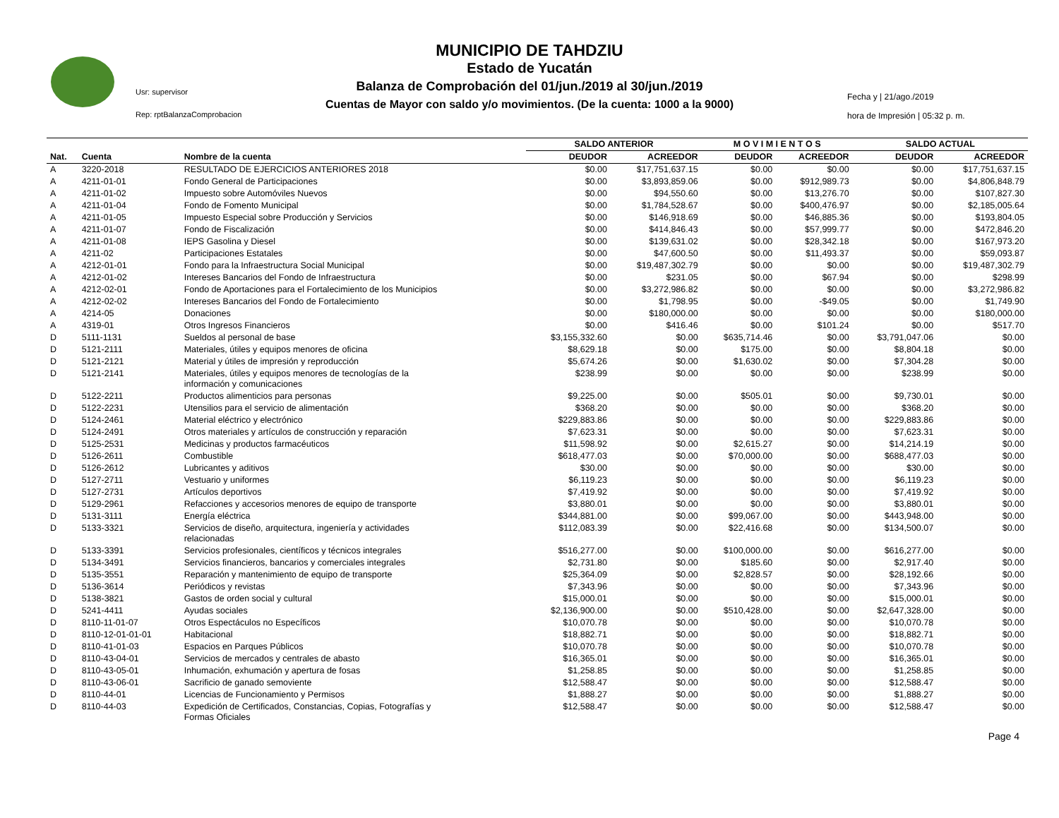Usr: supervisor
Rep: rptBalanzaComprobacion
MUNICIPIO DE TAHDZIU
Estado de Yucatán
Balanza de Comprobación del 01/jun./2019 al 30/jun./2019
Cuentas de Mayor con saldo y/o movimientos. (De la cuenta: 1000 a la 9000)
Fecha y | 21/ago./2019
hora de Impresión | 05:32 p. m.
| | | | SALDO ANTERIOR | | M O V I M I E N T O S | | SALDO ACTUAL | |
| --- | --- | --- | --- | --- | --- | --- | --- | --- |
| Nat. | Cuenta | Nombre de la cuenta | DEUDOR | ACREEDOR | DEUDOR | ACREEDOR | DEUDOR | ACREEDOR |
| A | 3220-2018 | RESULTADO DE EJERCICIOS ANTERIORES 2018 | $0.00 | $17,751,637.15 | $0.00 | $0.00 | $0.00 | $17,751,637.15 |
| A | 4211-01-01 | Fondo General de Participaciones | $0.00 | $3,893,859.06 | $0.00 | $912,989.73 | $0.00 | $4,806,848.79 |
| A | 4211-01-02 | Impuesto sobre Automóviles Nuevos | $0.00 | $94,550.60 | $0.00 | $13,276.70 | $0.00 | $107,827.30 |
| A | 4211-01-04 | Fondo de Fomento Municipal | $0.00 | $1,784,528.67 | $0.00 | $400,476.97 | $0.00 | $2,185,005.64 |
| A | 4211-01-05 | Impuesto Especial sobre Producción y Servicios | $0.00 | $146,918.69 | $0.00 | $46,885.36 | $0.00 | $193,804.05 |
| A | 4211-01-07 | Fondo de Fiscalización | $0.00 | $414,846.43 | $0.00 | $57,999.77 | $0.00 | $472,846.20 |
| A | 4211-01-08 | IEPS Gasolina y Diesel | $0.00 | $139,631.02 | $0.00 | $28,342.18 | $0.00 | $167,973.20 |
| A | 4211-02 | Participaciones Estatales | $0.00 | $47,600.50 | $0.00 | $11,493.37 | $0.00 | $59,093.87 |
| A | 4212-01-01 | Fondo para la Infraestructura Social Municipal | $0.00 | $19,487,302.79 | $0.00 | $0.00 | $0.00 | $19,487,302.79 |
| A | 4212-01-02 | Intereses Bancarios del Fondo de Infraestructura | $0.00 | $231.05 | $0.00 | $67.94 | $0.00 | $298.99 |
| A | 4212-02-01 | Fondo de Aportaciones para el Fortalecimiento de los Municipios | $0.00 | $3,272,986.82 | $0.00 | $0.00 | $0.00 | $3,272,986.82 |
| A | 4212-02-02 | Intereses Bancarios del Fondo de Fortalecimiento | $0.00 | $1,798.95 | $0.00 | -$49.05 | $0.00 | $1,749.90 |
| A | 4214-05 | Donaciones | $0.00 | $180,000.00 | $0.00 | $0.00 | $0.00 | $180,000.00 |
| A | 4319-01 | Otros Ingresos Financieros | $0.00 | $416.46 | $0.00 | $101.24 | $0.00 | $517.70 |
| D | 5111-1131 | Sueldos al personal de base | $3,155,332.60 | $0.00 | $635,714.46 | $0.00 | $3,791,047.06 | $0.00 |
| D | 5121-2111 | Materiales, útiles y equipos menores de oficina | $8,629.18 | $0.00 | $175.00 | $0.00 | $8,804.18 | $0.00 |
| D | 5121-2121 | Material y útiles de impresión y reproducción | $5,674.26 | $0.00 | $1,630.02 | $0.00 | $7,304.28 | $0.00 |
| D | 5121-2141 | Materiales, útiles y equipos menores de tecnologías de la información y comunicaciones | $238.99 | $0.00 | $0.00 | $0.00 | $238.99 | $0.00 |
| D | 5122-2211 | Productos alimenticios para personas | $9,225.00 | $0.00 | $505.01 | $0.00 | $9,730.01 | $0.00 |
| D | 5122-2231 | Utensilios para el servicio de alimentación | $368.20 | $0.00 | $0.00 | $0.00 | $368.20 | $0.00 |
| D | 5124-2461 | Material eléctrico y electrónico | $229,883.86 | $0.00 | $0.00 | $0.00 | $229,883.86 | $0.00 |
| D | 5124-2491 | Otros materiales y artículos de construcción y reparación | $7,623.31 | $0.00 | $0.00 | $0.00 | $7,623.31 | $0.00 |
| D | 5125-2531 | Medicinas y productos farmacéuticos | $11,598.92 | $0.00 | $2,615.27 | $0.00 | $14,214.19 | $0.00 |
| D | 5126-2611 | Combustible | $618,477.03 | $0.00 | $70,000.00 | $0.00 | $688,477.03 | $0.00 |
| D | 5126-2612 | Lubricantes y aditivos | $30.00 | $0.00 | $0.00 | $0.00 | $30.00 | $0.00 |
| D | 5127-2711 | Vestuario y uniformes | $6,119.23 | $0.00 | $0.00 | $0.00 | $6,119.23 | $0.00 |
| D | 5127-2731 | Artículos deportivos | $7,419.92 | $0.00 | $0.00 | $0.00 | $7,419.92 | $0.00 |
| D | 5129-2961 | Refacciones y accesorios menores de equipo de transporte | $3,880.01 | $0.00 | $0.00 | $0.00 | $3,880.01 | $0.00 |
| D | 5131-3111 | Energía eléctrica | $344,881.00 | $0.00 | $99,067.00 | $0.00 | $443,948.00 | $0.00 |
| D | 5133-3321 | Servicios de diseño, arquitectura, ingeniería y actividades relacionadas | $112,083.39 | $0.00 | $22,416.68 | $0.00 | $134,500.07 | $0.00 |
| D | 5133-3391 | Servicios profesionales, científicos y técnicos integrales | $516,277.00 | $0.00 | $100,000.00 | $0.00 | $616,277.00 | $0.00 |
| D | 5134-3491 | Servicios financieros, bancarios y comerciales integrales | $2,731.80 | $0.00 | $185.60 | $0.00 | $2,917.40 | $0.00 |
| D | 5135-3551 | Reparación y mantenimiento de equipo de transporte | $25,364.09 | $0.00 | $2,828.57 | $0.00 | $28,192.66 | $0.00 |
| D | 5136-3614 | Periódicos y revistas | $7,343.96 | $0.00 | $0.00 | $0.00 | $7,343.96 | $0.00 |
| D | 5138-3821 | Gastos de orden social y cultural | $15,000.01 | $0.00 | $0.00 | $0.00 | $15,000.01 | $0.00 |
| D | 5241-4411 | Ayudas sociales | $2,136,900.00 | $0.00 | $510,428.00 | $0.00 | $2,647,328.00 | $0.00 |
| D | 8110-11-01-07 | Otros Espectáculos no Específicos | $10,070.78 | $0.00 | $0.00 | $0.00 | $10,070.78 | $0.00 |
| D | 8110-12-01-01-01 | Habitacional | $18,882.71 | $0.00 | $0.00 | $0.00 | $18,882.71 | $0.00 |
| D | 8110-41-01-03 | Espacios en Parques Públicos | $10,070.78 | $0.00 | $0.00 | $0.00 | $10,070.78 | $0.00 |
| D | 8110-43-04-01 | Servicios de mercados y centrales de abasto | $16,365.01 | $0.00 | $0.00 | $0.00 | $16,365.01 | $0.00 |
| D | 8110-43-05-01 | Inhumación, exhumación y apertura de fosas | $1,258.85 | $0.00 | $0.00 | $0.00 | $1,258.85 | $0.00 |
| D | 8110-43-06-01 | Sacrificio de ganado semoviente | $12,588.47 | $0.00 | $0.00 | $0.00 | $12,588.47 | $0.00 |
| D | 8110-44-01 | Licencias de Funcionamiento y Permisos | $1,888.27 | $0.00 | $0.00 | $0.00 | $1,888.27 | $0.00 |
| D | 8110-44-03 | Expedición de Certificados, Constancias, Copias, Fotografías y Formas Oficiales | $12,588.47 | $0.00 | $0.00 | $0.00 | $12,588.47 | $0.00 |
Page 4